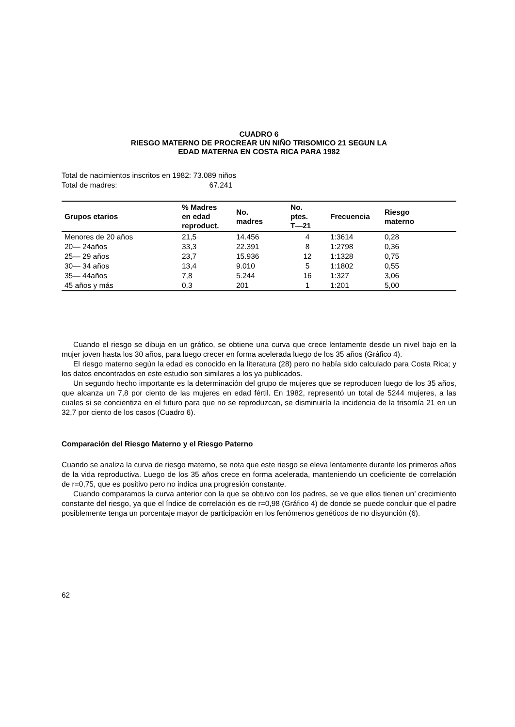CUADRO 6
RIESGO MATERNO DE PROCREAR UN NIÑO TRISOMICO 21 SEGUN LA
EDAD MATERNA EN COSTA RICA PARA 1982
Total de nacimientos inscritos en 1982: 73.089 niños
Total de madres: 67.241
| Grupos etarios | % Madres en edad reproduct. | No. madres | No. ptes. T—21 | Frecuencia | Riesgo materno |
| --- | --- | --- | --- | --- | --- |
| Menores de 20 años | 21,5 | 14.456 | 4 | 1:3614 | 0,28 |
| 20— 24años | 33,3 | 22.391 | 8 | 1:2798 | 0,36 |
| 25— 29 años | 23,7 | 15.936 | 12 | 1:1328 | 0,75 |
| 30— 34 años | 13,4 | 9.010 | 5 | 1:1802 | 0,55 |
| 35— 44años | 7,8 | 5.244 | 16 | 1:327 | 3,06 |
| 45 años y más | 0,3 | 201 | 1 | 1:201 | 5,00 |
Cuando el riesgo se dibuja en un gráfico, se obtiene una curva que crece lentamente desde un nivel bajo en la mujer joven hasta los 30 años, para luego crecer en forma acelerada luego de los 35 años (Gráfico 4).
El riesgo materno según la edad es conocido en la literatura (28) pero no había sido calculado para Costa Rica; y los datos encontrados en este estudio son similares a los ya publicados.
Un segundo hecho importante es la determinación del grupo de mujeres que se reproducen luego de los 35 años, que alcanza un 7,8 por ciento de las mujeres en edad fértil. En 1982, representó un total de 5244 mujeres, a las cuales si se concientiza en el futuro para que no se reproduzcan, se disminuiría la incidencia de la trisomía 21 en un 32,7 por ciento de los casos (Cuadro 6).
Comparación del Riesgo Materno y el Riesgo Paterno
Cuando se analiza la curva de riesgo materno, se nota que este riesgo se eleva lentamente durante los primeros años de la vida reproductiva. Luego de los 35 años crece en forma acelerada, manteniendo un coeficiente de correlación de r=0,75, que es positivo pero no indica una progresión constante.
Cuando comparamos la curva anterior con la que se obtuvo con los padres, se ve que ellos tienen un’ crecimiento constante del riesgo, ya que el índice de correlación es de r=0,98 (Gráfico 4) de donde se puede concluir que el padre posiblemente tenga un porcentaje mayor de participación en los fenómenos genéticos de no disyunción (6).
62